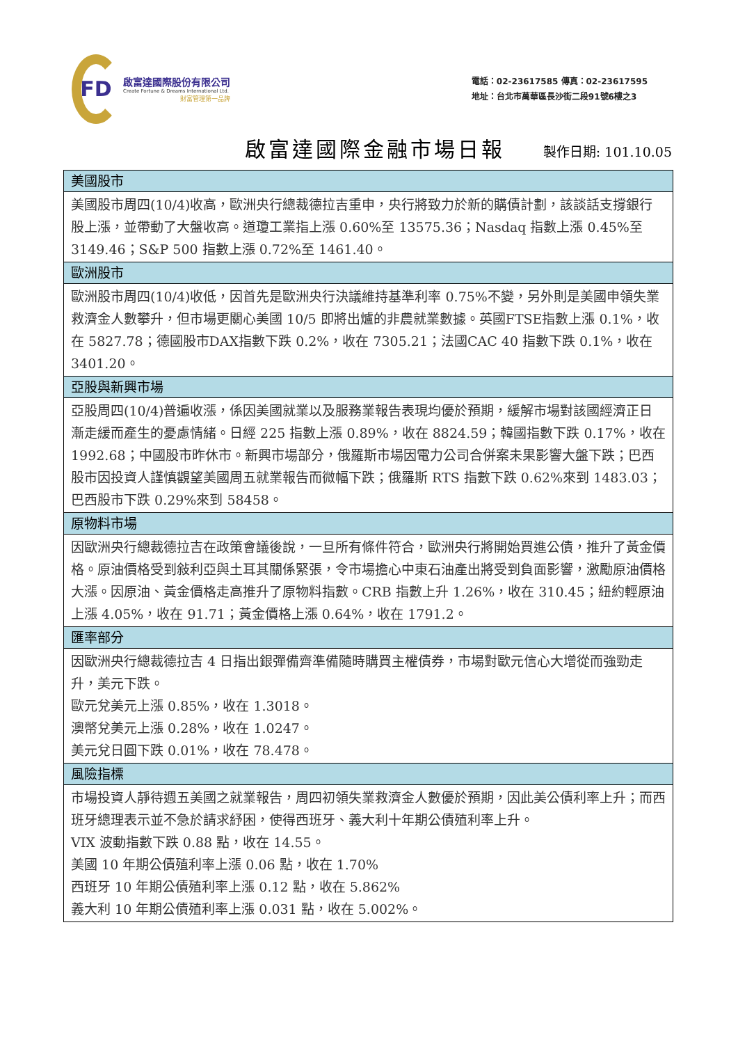FD
啟富達國際股份有限公司
Create Fortune & Dreams International Ltd.
財富管理第一品牌
電話：02-23617585 傳真：02-23617595
地址：台北市萬華區長沙街二段91號6樓之3
啟富達國際金融市場日報
製作日期: 101.10.05
| 美國股市 |
| --- |
| 美國股市周四(10/4)收高，歐洲央行總裁德拉吉重申，央行將致力於新的購債計劃，該談話支撐銀行股上漲，並帶動了大盤收高。道瓊工業指上漲 0.60%至 13575.36；Nasdaq 指數上漲 0.45%至 3149.46；S&P 500 指數上漲 0.72%至 1461.40。 |
| 歐洲股市 |
| 歐洲股市周四(10/4)收低，因首先是歐洲央行決議維持基準利率 0.75%不變，另外則是美國申領失業救濟金人數攀升，但市場更關心美國 10/5 即將出爐的非農就業數據。英國FTSE指數上漲 0.1%，收在 5827.78；德國股市DAX指數下跌 0.2%，收在 7305.21；法國CAC 40 指數下跌 0.1%，收在 3401.20。 |
| 亞股與新興市場 |
| 亞股周四(10/4)普遍收漲，係因美國就業以及服務業報告表現均優於預期，緩解市場對該國經濟正日漸走緩而產生的憂慮情緒。日經 225 指數上漲 0.89%，收在 8824.59；韓國指數下跌 0.17%，收在 1992.68；中國股市昨休市。新興市場部分，俄羅斯市場因電力公司合併案未果影響大盤下跌；巴西股市因投資人謹慎觀望美國周五就業報告而微幅下跌；俄羅斯 RTS 指數下跌 0.62%來到 1483.03；巴西股市下跌 0.29%來到 58458。 |
| 原物料市場 |
| 因歐洲央行總裁德拉吉在政策會議後說，一旦所有條件符合，歐洲央行將開始買進公債，推升了黃金價格。原油價格受到敍利亞與土耳其關係緊張，令市場擔心中東石油產出將受到負面影響，激勵原油價格大漲。因原油、黃金價格走高推升了原物料指數。CRB 指數上升 1.26%，收在 310.45；紐約輕原油上漲 4.05%，收在 91.71；黃金價格上漲 0.64%，收在 1791.2。 |
| 匯率部分 |
| 因歐洲央行總裁德拉吉 4 日指出銀彈備齊準備隨時購買主權債券，市場對歐元信心大增從而強勁走升，美元下跌。 歐元兌美元上漲 0.85%，收在 1.3018。 澳幣兌美元上漲 0.28%，收在 1.0247。 美元兌日圓下跌 0.01%，收在 78.478。 |
| 風險指標 |
| 市場投資人靜待週五美國之就業報告，周四初領失業救濟金人數優於預期，因此美公債利率上升；而西班牙總理表示並不急於請求紓困，使得西班牙、義大利十年期公債殖利率上升。 VIX 波動指數下跌 0.88 點，收在 14.55。 美國 10 年期公債殖利率上漲 0.06 點，收在 1.70% 西班牙 10 年期公債殖利率上漲 0.12 點，收在 5.862% 義大利 10 年期公債殖利率上漲 0.031 點，收在 5.002%。 |